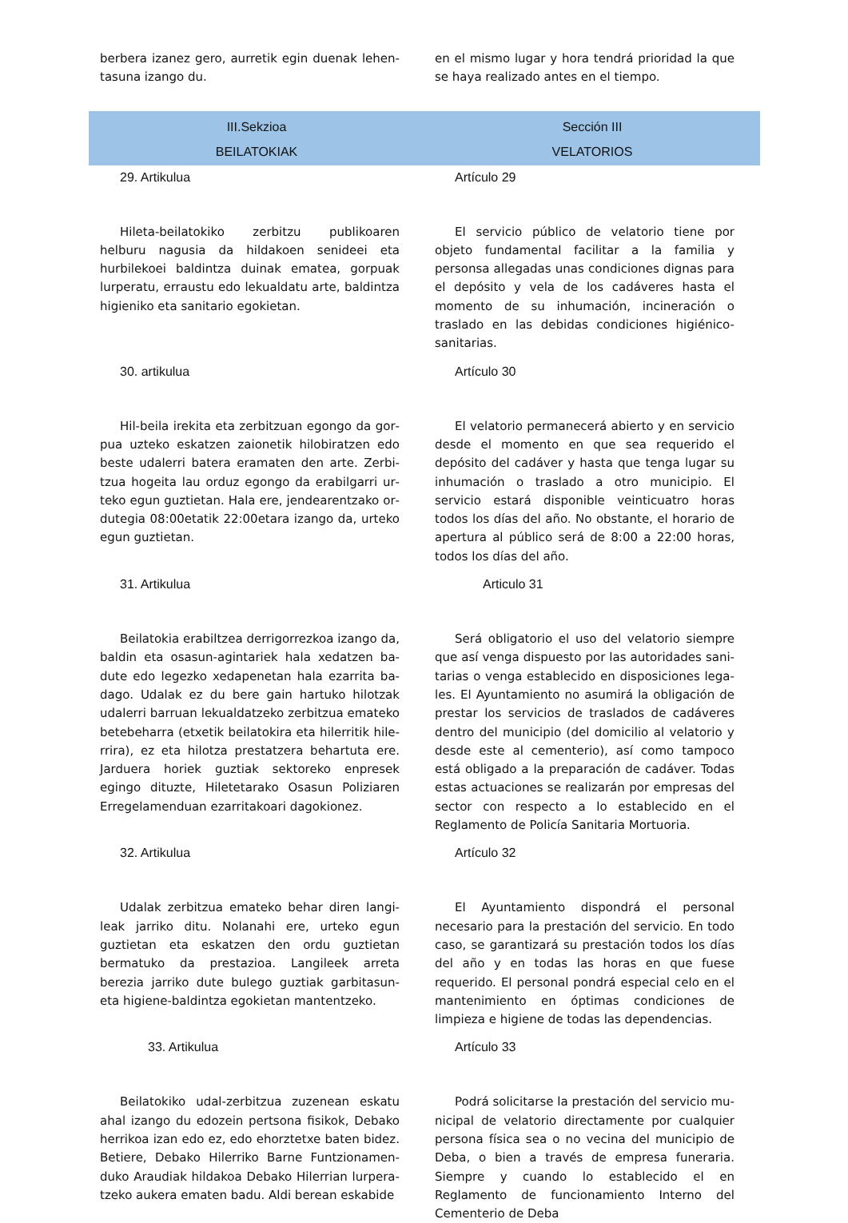berbera izanez gero, aurretik egin duenak lehen­tasuna izango du.
en el mismo lugar y hora tendrá prioridad la que se haya realizado antes en el tiempo.
III.Sekzioa
BEILATOKIAK
Sección III
VELATORIOS
29. Artikulua Artículo 29
Hileta-beilatokiko zerbitzu publikoaren helburu nagusia da hildakoen senideei eta hurbilekoei bal­dintza duinak ematea, gorpuak lurperatu, erraustu edo lekualdatu arte, baldintza higieniko eta sanitario egokietan.
El servicio público de velatorio tiene por objeto fundamental facilitar a la familia y personsa alle­gadas unas condiciones dignas para el depósito y vela de los cadáveres hasta el momento de su inhumación, incineración o traslado en las debi­das condiciones higiénico-sanitarias.
30. artikulua Artículo 30
Hil-beila irekita eta zerbitzuan egongo da gor­pua uzteko eskatzen zaionetik hilobiratzen edo beste udalerri batera eramaten den arte. Zerbi­tzua hogeita lau orduz egongo da erabilgarri ur­teko egun guztietan. Hala ere, jendearentzako or­dutegia 08:00etatik 22:00etara izango da, urteko egun guztietan.
El velatorio permanecerá abierto y en servicio desde el momento en que sea requerido el depósito del cadáver y hasta que tenga lugar su inhumación o traslado a otro municipio. El servicio estará disponible veinticuatro horas todos los días del año. No obstante, el horario de apertura al público será de 8:00 a 22:00 horas, todos los días del año.
31. Artikulua Articulo 31
Beilatokia erabiltzea derrigorrezkoa izango da, baldin eta osasun-agintariek hala xedatzen ba­dute edo legezko xedapenetan hala ezarrita ba­dago. Udalak ez du bere gain hartuko hilotzak uda­lerri barruan lekualdatzeko zerbitzua emateko be­tebeharra (etxetik beilatokira eta hilerritik hile­rrira), ez eta hilotza prestatzera behartuta ere. Jar­duera horiek guztiak sektoreko enpresek egingo dituzte, Hiletetarako Osasun Poliziaren Erregela­menduan ezarritakoari dagokionez.
Será obligatorio el uso del velatorio siempre que así venga dispuesto por las autoridades sani­tarias o venga establecido en disposiciones lega­les. El Ayuntamiento no asumirá la obligación de prestar los servicios de traslados de cadáveres dentro del municipio (del domicilio al velatorio y desde este al cementerio), así como tampoco está obligado a la preparación de cadáver. Todas estas actuaciones se realizarán por empresas del sector con respecto a lo establecido en el Reglamento de Policía Sanitaria Mortuoria.
32. Artikulua Artículo 32
Udalak zerbitzua emateko behar diren langi­leak jarriko ditu. Nolanahi ere, urteko egun guztie­tan eta eskatzen den ordu guztietan bermatuko da prestazioa. Langileek arreta berezia jarriko dute bulego guztiak garbitasun- eta higiene-baldintza egokietan mantentzeko.
El Ayuntamiento dispondrá el personal necesa­rio para la prestación del servicio. En todo caso, se garantizará su prestación todos los días del año y en todas las horas en que fuese requerido. El personal pondrá especial celo en el mantenimi­ento en óptimas condiciones de limpieza e higiene de todas las dependencias.
33. Artikulua Artículo 33
Beilatokiko udal-zerbitzua zuzenean eskatu ahal izango du edozein pertsona fisikok, Debako herrikoa izan edo ez, edo ehorztetxe baten bidez. Betiere, Debako Hilerriko Barne Funtzionamen­duko Araudiak hildakoa Debako Hilerrian lurpera­tzeko aukera ematen badu. Aldi berean eskabide
Podrá solicitarse la prestación del servicio mu­nicipal de velatorio directamente por cualquier persona física sea o no vecina del municipio de Deba, o bien a través de empresa funeraria. Siem­pre y cuando lo establecido el en Reglamento de funcionamiento Interno del Cementerio de Deba